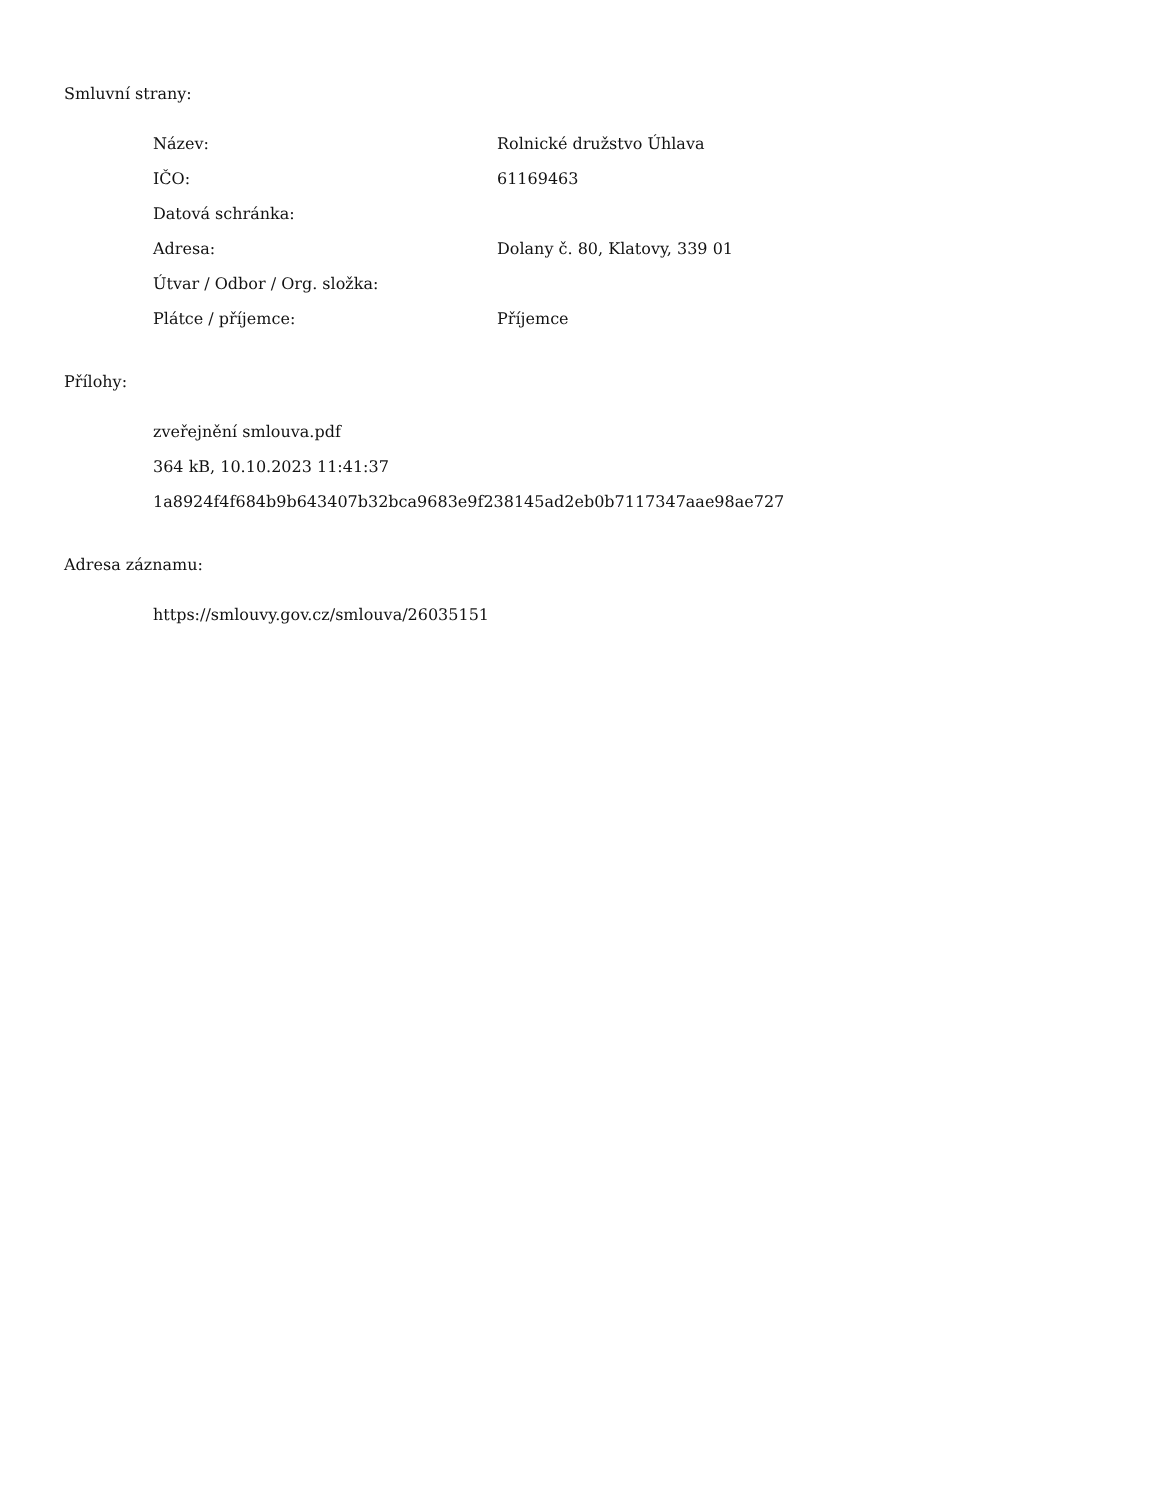Smluvní strany:
| Název: | Rolnické družstvo Úhlava |
| IČO: | 61169463 |
| Datová schránka: | |
| Adresa: | Dolany č. 80, Klatovy, 339 01 |
| Útvar / Odbor / Org. složka: | |
| Plátce / příjemce: | Příjemce |
Přílohy:
zveřejnění smlouva.pdf
364 kB, 10.10.2023 11:41:37
1a8924f4f684b9b643407b32bca9683e9f238145ad2eb0b7117347aae98ae727
Adresa záznamu:
https://smlouvy.gov.cz/smlouva/26035151